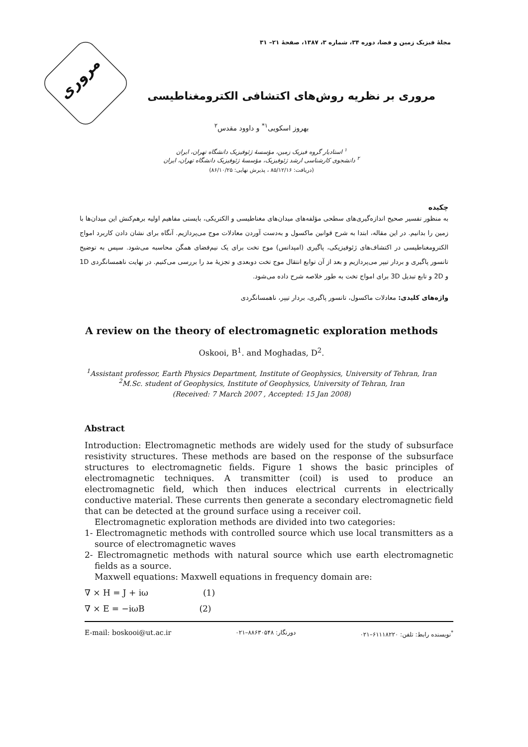مجلهٔ فیزیک زمین و فضا، دوره ۳۴، شماره ۳، ۱۳۸۷، صفحهٔ ۲۱– ۳۱
مروری
مروری بر نظریه روش‌های اکتشافی الکترومغناطیسی
بهروز اسکویی<sup>۱*</sup> و داوود مقدس<sup>۲</sup>
<sup>۱</sup> استادیار گروه فیزیک زمین، مؤسسهٔ ژئوفیزیک دانشگاه تهران، ایران
<sup>۲</sup> دانشجوی کارشناسی ارشد ژئوفیزیک، مؤسسهٔ ژئوفیزیک دانشگاه تهران، ایران
(دریافت: ۸۵/۱۲/۱۶ ، پذیرش نهایی: ۸۶/۱۰/۲۵)
چکیده
به منظور تفسیر صحیح اندازه‌گیری‌های سطحی مؤلفه‌های میدان‌های مغناطیسی و الکتریکی، بایستی مفاهیم اولیه برهم‌کنش این میدان‌ها با زمین را بدانیم. در این مقاله، ابتدا به شرح قوانین ماکسول و به‌دست آوردن معادلات موج می‌پردازیم. آنگاه برای نشان دادن کاربرد امواج الکترومغناطیسی در اکتشاف‌های ژئوفیزیکی، پاگیری (امپدانس) موج تخت برای یک نیم‌فضای همگن محاسبه می‌شود. سپس به توضیح تانسور پاگیری و بردار تیپر می‌پردازیم و بعد از آن توابع انتقال موج تخت دوبعدی و تجزیهٔ مد را بررسی می‌کنیم. در نهایت ناهمسانگردی 1D و 2D و تابع تبدیل 3D برای امواج تخت به طور خلاصه شرح داده می‌شود.
واژه‌های کلیدی: معادلات ماکسول، تانسور پاگیری، بردار تیپر، ناهمسانگردی
A review on the theory of electromagnetic exploration methods
Oskooi, B<sup>1</sup>. and Moghadas, D<sup>2</sup>.
<sup>1</sup> Assistant professor, Earth Physics Department, Institute of Geophysics, University of Tehran, Iran
<sup>2</sup> M.Sc. student of Geophysics, Institute of Geophysics, University of Tehran, Iran
(Received: 7 March 2007 , Accepted: 15 Jan 2008)
Abstract
Introduction: Electromagnetic methods are widely used for the study of subsurface resistivity structures. These methods are based on the response of the subsurface structures to electromagnetic fields. Figure 1 shows the basic principles of electromagnetic techniques. A transmitter (coil) is used to produce an electromagnetic field, which then induces electrical currents in electrically conductive material. These currents then generate a secondary electromagnetic field that can be detected at the ground surface using a receiver coil.
Electromagnetic exploration methods are divided into two categories:
1- Electromagnetic methods with controlled source which use local transmitters as a source of electromagnetic waves
2- Electromagnetic methods with natural source which use earth electromagnetic fields as a source.
Maxwell equations: Maxwell equations in frequency domain are:
∇ × H = J + iω (1)
∇ × E = −iωB (2)
E-mail: boskooi@ut.ac.ir دورنگار: ۸۸۶۳۰۵۴۸–۰۲۱<sup>*</sup>نویسنده رابط: تلفن: ۶۱۱۱۸۲۲۰–۰۲۱